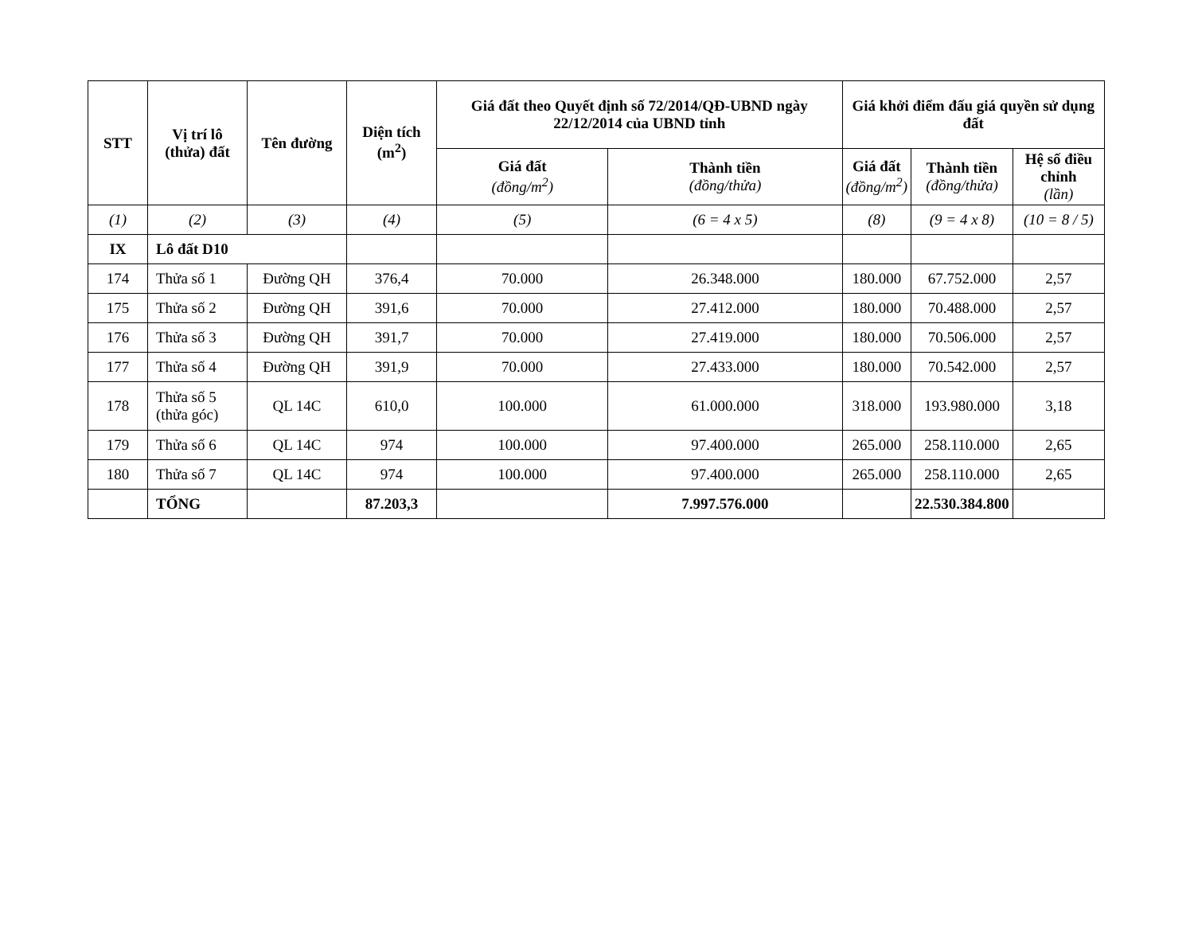| STT | Vị trí lô (thửa) đất | Tên đường | Diện tích (m<sup>2</sup>) | Giá đất theo Quyết định số 72/2014/QĐ-UBND ngày 22/12/2014 của UBND tỉnh | | Giá khởi điểm đấu giá quyền sử dụng đất | | |
| --- | --- | --- | --- | --- | --- | --- | --- | --- |
| | | | | Giá đất (đồng/m<sup>2</sup>) | Thành tiền (đồng/thửa) | Giá đất (đồng/m<sup>2</sup>) | Thành tiền (đồng/thửa) | Hệ số điều chỉnh (lần) |
| (1) | (2) | (3) | (4) | (5) | (6 = 4 x 5) | (8) | (9 = 4 x 8) | (10 = 8 / 5) |
| IX | Lô đất D10 | | | | | | | |
| 174 | Thửa số 1 | Đường QH | 376,4 | 70.000 | 26.348.000 | 180.000 | 67.752.000 | 2,57 |
| 175 | Thửa số 2 | Đường QH | 391,6 | 70.000 | 27.412.000 | 180.000 | 70.488.000 | 2,57 |
| 176 | Thửa số 3 | Đường QH | 391,7 | 70.000 | 27.419.000 | 180.000 | 70.506.000 | 2,57 |
| 177 | Thửa số 4 | Đường QH | 391,9 | 70.000 | 27.433.000 | 180.000 | 70.542.000 | 2,57 |
| 178 | Thửa số 5 (thửa góc) | QL 14C | 610,0 | 100.000 | 61.000.000 | 318.000 | 193.980.000 | 3,18 |
| 179 | Thửa số 6 | QL 14C | 974 | 100.000 | 97.400.000 | 265.000 | 258.110.000 | 2,65 |
| 180 | Thửa số 7 | QL 14C | 974 | 100.000 | 97.400.000 | 265.000 | 258.110.000 | 2,65 |
| | TỔNG | | 87.203,3 | | 7.997.576.000 | | 22.530.384.800 | |